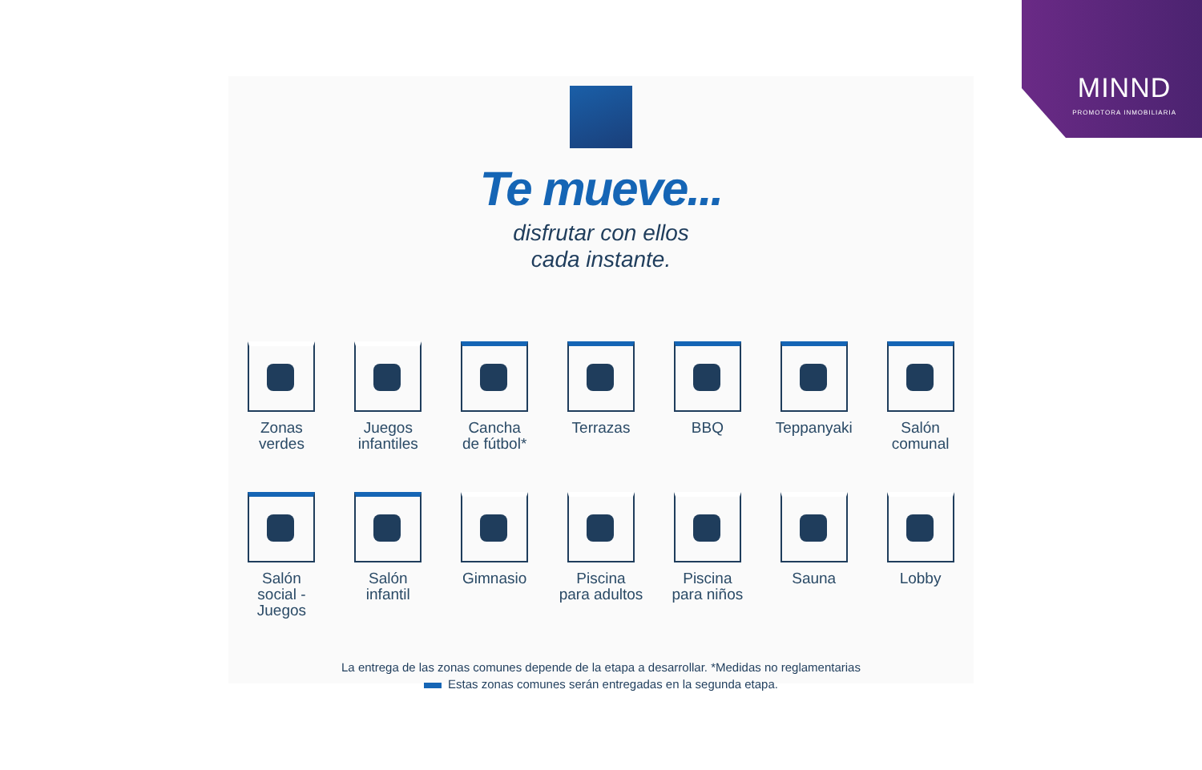MINND
PROMOTORA INMOBILIARIA
Te mueve...
disfrutar con ellos
cada instante.
Zonas
verdes
Juegos
infantiles
Cancha
de fútbol*
Terrazas
BBQ
Teppanyaki
Salón
comunal
Salón
social -
Juegos
Salón
infantil
Gimnasio
Piscina
para adultos
Piscina
para niños
Sauna
Lobby
La entrega de las zonas comunes depende de la etapa a desarrollar. *Medidas no reglamentarias
Estas zonas comunes serán entregadas en la segunda etapa.